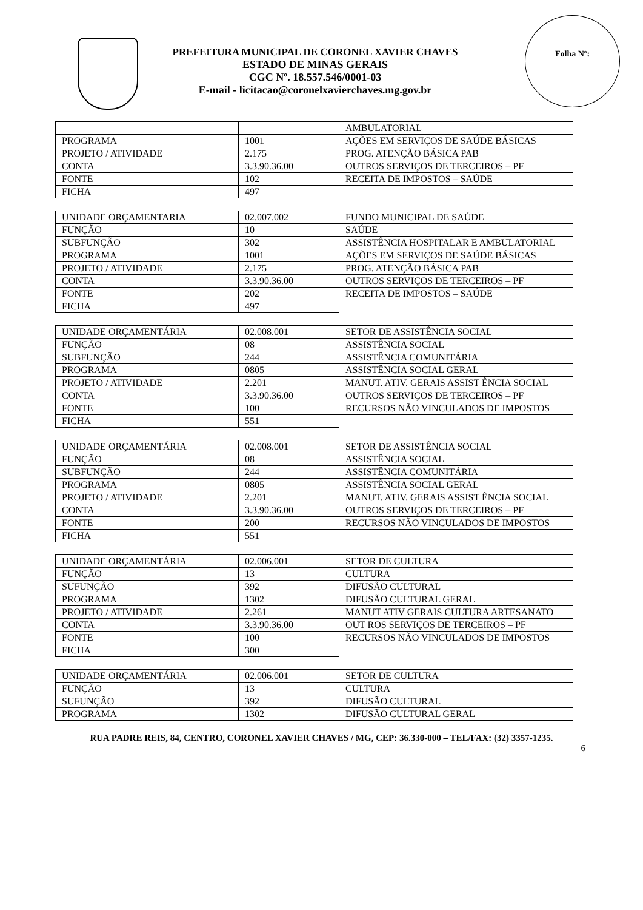PREFEITURA MUNICIPAL DE CORONEL XAVIER CHAVES
ESTADO DE MINAS GERAIS
CGC Nº. 18.557.546/0001-03
E-mail - licitacao@coronelxavierchaves.mg.gov.br
Folha Nº:
__________
| | | AMBULATORIAL |
| PROGRAMA | 1001 | AÇÕES EM SERVIÇOS DE SAÚDE BÁSICAS |
| PROJETO / ATIVIDADE | 2.175 | PROG. ATENÇÃO BÁSICA PAB |
| CONTA | 3.3.90.36.00 | OUTROS SERVIÇOS DE TERCEIROS – PF |
| FONTE | 102 | RECEITA DE IMPOSTOS – SAÚDE |
| FICHA | 497 | |
| UNIDADE ORÇAMENTARIA | 02.007.002 | FUNDO MUNICIPAL DE SAÚDE |
| FUNÇÃO | 10 | SAÚDE |
| SUBFUNÇÃO | 302 | ASSISTÊNCIA HOSPITALAR E AMBULATORIAL |
| PROGRAMA | 1001 | AÇÕES EM SERVIÇOS DE SAÚDE BÁSICAS |
| PROJETO / ATIVIDADE | 2.175 | PROG. ATENÇÃO BÁSICA PAB |
| CONTA | 3.3.90.36.00 | OUTROS SERVIÇOS DE TERCEIROS – PF |
| FONTE | 202 | RECEITA DE IMPOSTOS – SAÚDE |
| FICHA | 497 | |
| UNIDADE ORÇAMENTÁRIA | 02.008.001 | SETOR DE ASSISTÊNCIA SOCIAL |
| FUNÇÃO | 08 | ASSISTÊNCIA SOCIAL |
| SUBFUNÇÃO | 244 | ASSISTÊNCIA COMUNITÁRIA |
| PROGRAMA | 0805 | ASSISTÊNCIA SOCIAL GERAL |
| PROJETO / ATIVIDADE | 2.201 | MANUT. ATIV. GERAIS ASSIST ÊNCIA SOCIAL |
| CONTA | 3.3.90.36.00 | OUTROS SERVIÇOS DE TERCEIROS – PF |
| FONTE | 100 | RECURSOS NÃO VINCULADOS DE IMPOSTOS |
| FICHA | 551 | |
| UNIDADE ORÇAMENTÁRIA | 02.008.001 | SETOR DE ASSISTÊNCIA SOCIAL |
| FUNÇÃO | 08 | ASSISTÊNCIA SOCIAL |
| SUBFUNÇÃO | 244 | ASSISTÊNCIA COMUNITÁRIA |
| PROGRAMA | 0805 | ASSISTÊNCIA SOCIAL GERAL |
| PROJETO / ATIVIDADE | 2.201 | MANUT. ATIV. GERAIS ASSIST ÊNCIA SOCIAL |
| CONTA | 3.3.90.36.00 | OUTROS SERVIÇOS DE TERCEIROS – PF |
| FONTE | 200 | RECURSOS NÃO VINCULADOS DE IMPOSTOS |
| FICHA | 551 | |
| UNIDADE ORÇAMENTÁRIA | 02.006.001 | SETOR DE CULTURA |
| FUNÇÃO | 13 | CULTURA |
| SUFUNÇÃO | 392 | DIFUSÃO CULTURAL |
| PROGRAMA | 1302 | DIFUSÃO CULTURAL GERAL |
| PROJETO / ATIVIDADE | 2.261 | MANUT ATIV GERAIS CULTURA ARTESANATO |
| CONTA | 3.3.90.36.00 | OUT ROS SERVIÇOS DE TERCEIROS – PF |
| FONTE | 100 | RECURSOS NÃO VINCULADOS DE IMPOSTOS |
| FICHA | 300 | |
| UNIDADE ORÇAMENTÁRIA | 02.006.001 | SETOR DE CULTURA |
| FUNÇÃO | 13 | CULTURA |
| SUFUNÇÃO | 392 | DIFUSÃO CULTURAL |
| PROGRAMA | 1302 | DIFUSÃO CULTURAL GERAL |
RUA PADRE REIS, 84, CENTRO, CORONEL XAVIER CHAVES / MG, CEP: 36.330-000 – TEL/FAX: (32) 3357-1235.
6